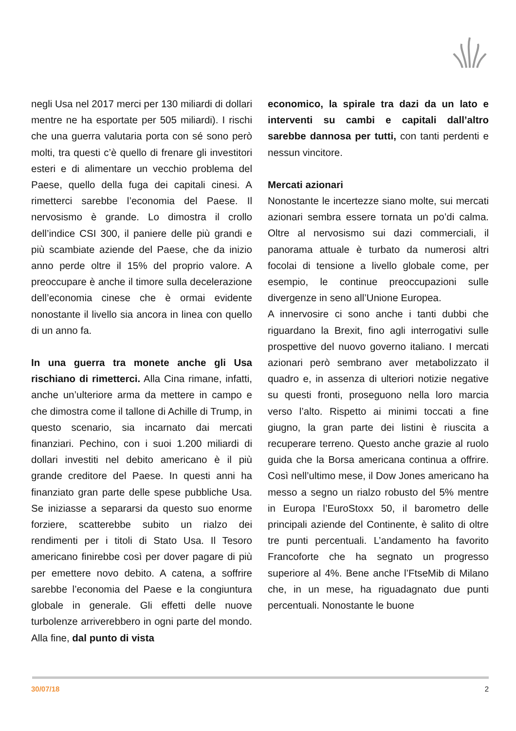negli Usa nel 2017 merci per 130 miliardi di dollari mentre ne ha esportate per 505 miliardi). I rischi che una guerra valutaria porta con sé sono però molti, tra questi c’è quello di frenare gli investitori esteri e di alimentare un vecchio problema del Paese, quello della fuga dei capitali cinesi. A rimetterci sarebbe l’economia del Paese. Il nervosismo è grande. Lo dimostra il crollo dell’indice CSI 300, il paniere delle più grandi e più scambiate aziende del Paese, che da inizio anno perde oltre il 15% del proprio valore. A preoccupare è anche il timore sulla decelerazione dell’economia cinese che è ormai evidente nonostante il livello sia ancora in linea con quello di un anno fa.
In una guerra tra monete anche gli Usa rischiano di rimetterci. Alla Cina rimane, infatti, anche un’ulteriore arma da mettere in campo e che dimostra come il tallone di Achille di Trump, in questo scenario, sia incarnato dai mercati finanziari. Pechino, con i suoi 1.200 miliardi di dollari investiti nel debito americano è il più grande creditore del Paese. In questi anni ha finanziato gran parte delle spese pubbliche Usa. Se iniziasse a separarsi da questo suo enorme forziere, scatterebbe subito un rialzo dei rendimenti per i titoli di Stato Usa. Il Tesoro americano finirebbe così per dover pagare di più per emettere novo debito. A catena, a soffrire sarebbe l’economia del Paese e la congiuntura globale in generale. Gli effetti delle nuove turbolenze arriverebbero in ogni parte del mondo. Alla fine, dal punto di vista
economico, la spirale tra dazi da un lato e interventi su cambi e capitali dall’altro sarebbe dannosa per tutti, con tanti perdenti e nessun vincitore.
Mercati azionari
Nonostante le incertezze siano molte, sui mercati azionari sembra essere tornata un po’di calma. Oltre al nervosismo sui dazi commerciali, il panorama attuale è turbato da numerosi altri focolai di tensione a livello globale come, per esempio, le continue preoccupazioni sulle divergenze in seno all’Unione Europea.
A innervosire ci sono anche i tanti dubbi che riguardano la Brexit, fino agli interrogativi sulle prospettive del nuovo governo italiano. I mercati azionari però sembrano aver metabolizzato il quadro e, in assenza di ulteriori notizie negative su questi fronti, proseguono nella loro marcia verso l’alto. Rispetto ai minimi toccati a fine giugno, la gran parte dei listini è riuscita a recuperare terreno. Questo anche grazie al ruolo guida che la Borsa americana continua a offrire. Così nell’ultimo mese, il Dow Jones americano ha messo a segno un rialzo robusto del 5% mentre in Europa l’EuroStoxx 50, il barometro delle principali aziende del Continente, è salito di oltre tre punti percentuali. L’andamento ha favorito Francoforte che ha segnato un progresso superiore al 4%. Bene anche l’FtseMib di Milano che, in un mese, ha riguadagnato due punti percentuali. Nonostante le buone
30/07/18 2